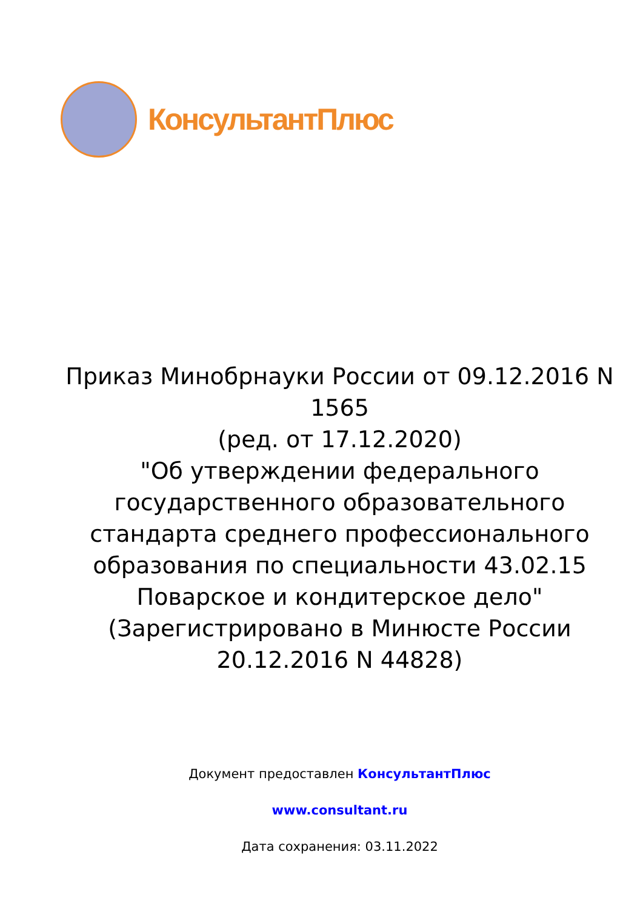КонсультантПлюс
Приказ Минобрнауки России от 09.12.2016 N 1565
(ред. от 17.12.2020)
"Об утверждении федерального государственного образовательного стандарта среднего профессионального образования по специальности 43.02.15 Поварское и кондитерское дело"
(Зарегистрировано в Минюсте России 20.12.2016 N 44828)
Документ предоставлен КонсультантПлюс
www.consultant.ru
Дата сохранения: 03.11.2022